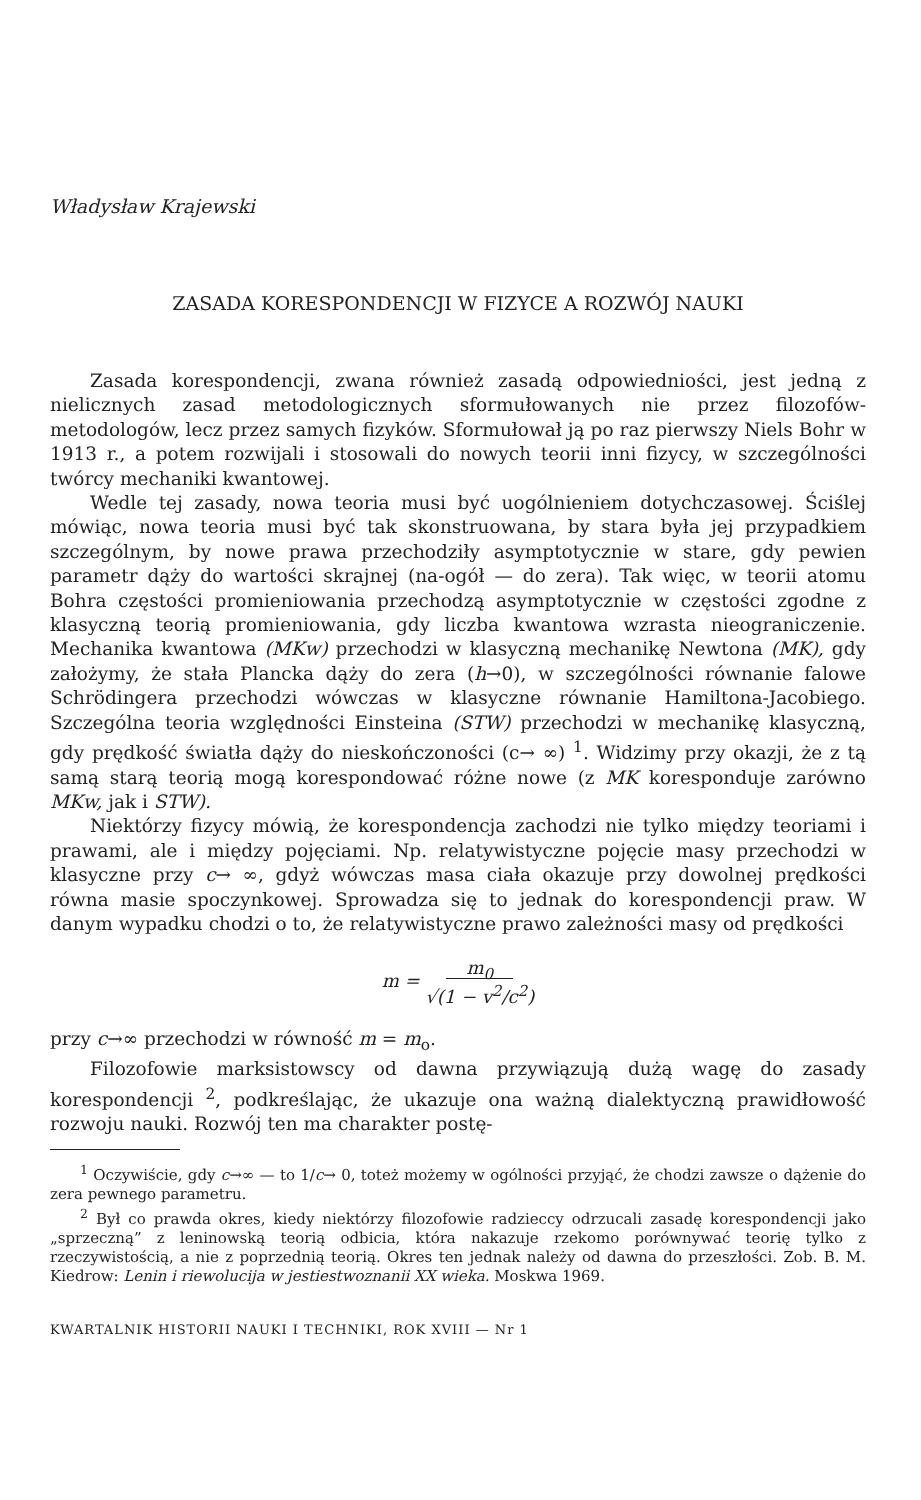Władysław Krajewski
ZASADA KORESPONDENCJI W FIZYCE A ROZWÓJ NAUKI
Zasada korespondencji, zwana również zasadą odpowiedniości, jest jedną z nielicznych zasad metodologicznych sformułowanych nie przez filozofów-metodologów, lecz przez samych fizyków. Sformułował ją po raz pierwszy Niels Bohr w 1913 r., a potem rozwijali i stosowali do nowych teorii inni fizycy, w szczególności twórcy mechaniki kwantowej.
Wedle tej zasady, nowa teoria musi być uogólnieniem dotychczasowej. Ściślej mówiąc, nowa teoria musi być tak skonstruowana, by stara była jej przypadkiem szczególnym, by nowe prawa przechodziły asymptotycznie w stare, gdy pewien parametr dąży do wartości skrajnej (na-ogół — do zera). Tak więc, w teorii atomu Bohra częstości promieniowania przechodzą asymptotycznie w częstości zgodne z klasyczną teorią promieniowania, gdy liczba kwantowa wzrasta nieograniczenie. Mechanika kwantowa (MKw) przechodzi w klasyczną mechanikę Newtona (MK), gdy założymy, że stała Plancka dąży do zera (h→0), w szczególności równanie falowe Schrödingera przechodzi wówczas w klasyczne równanie Hamiltona-Jacobiego. Szczególna teoria względności Einsteina (STW) przechodzi w mechanikę klasyczną, gdy prędkość światła dąży do nieskończoności (c→ ∞) <sup>1</sup>. Widzimy przy okazji, że z tą samą starą teorią mogą korespondować różne nowe (z MK koresponduje zarówno MKw, jak i STW).
Niektórzy fizycy mówią, że korespondencja zachodzi nie tylko między teoriami i prawami, ale i między pojęciami. Np. relatywistyczne pojęcie masy przechodzi w klasyczne przy c→ ∞, gdyż wówczas masa ciała okazuje przy dowolnej prędkości równa masie spoczynkowej. Sprowadza się to jednak do korespondencji praw. W danym wypadku chodzi o to, że relatywistyczne prawo zależności masy od prędkości
m = m<sub>0</sub>
√(1 − v<sup>2</sup>/c<sup>2</sup>)
przy c→∞ przechodzi w równość m = m<sub>o</sub>.
Filozofowie marksistowscy od dawna przywiązują dużą wagę do zasady korespondencji <sup>2</sup>, podkreślając, że ukazuje ona ważną dialektyczną prawidłowość rozwoju nauki. Rozwój ten ma charakter postę-
<sup>1</sup> Oczywiście, gdy c→∞ — to 1/c→ 0, toteż możemy w ogólności przyjąć, że chodzi zawsze o dążenie do zera pewnego parametru.
<sup>2</sup> Był co prawda okres, kiedy niektórzy filozofowie radzieccy odrzucali zasadę korespondencji jako „sprzeczną” z leninowską teorią odbicia, która nakazuje rzekomo porównywać teorię tylko z rzeczywistością, a nie z poprzednią teorią. Okres ten jednak należy od dawna do przeszłości. Zob. B. M. Kiedrow: Lenin i riewolucija w jestiestwoznanii XX wieka. Moskwa 1969.
KWARTALNIK HISTORII NAUKI I TECHNIKI, ROK XVIII — Nr 1